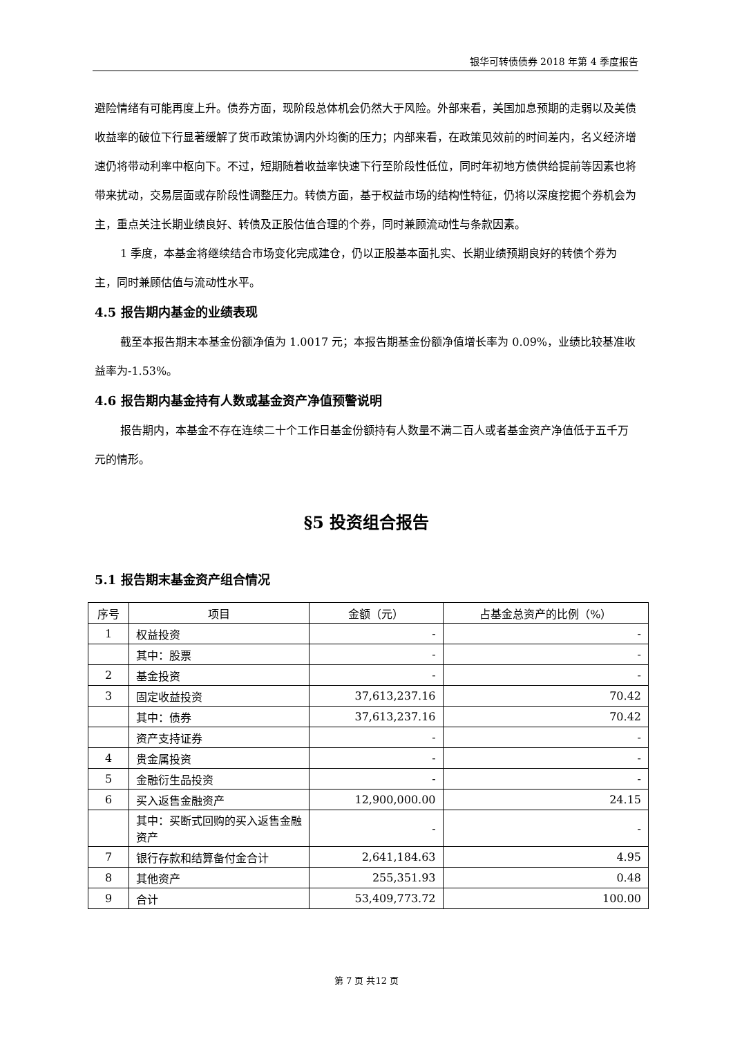银华可转债债券 2018 年第 4 季度报告
避险情绪有可能再度上升。债券方面，现阶段总体机会仍然大于风险。外部来看，美国加息预期的走弱以及美债收益率的破位下行显著缓解了货币政策协调内外均衡的压力；内部来看，在政策见效前的时间差内，名义经济增速仍将带动利率中枢向下。不过，短期随着收益率快速下行至阶段性低位，同时年初地方债供给提前等因素也将带来扰动，交易层面或存阶段性调整压力。转债方面，基于权益市场的结构性特征，仍将以深度挖掘个券机会为主，重点关注长期业绩良好、转债及正股估值合理的个券，同时兼顾流动性与条款因素。
1 季度，本基金将继续结合市场变化完成建仓，仍以正股基本面扎实、长期业绩预期良好的转债个券为主，同时兼顾估值与流动性水平。
4.5 报告期内基金的业绩表现
截至本报告期末本基金份额净值为 1.0017 元；本报告期基金份额净值增长率为 0.09%，业绩比较基准收益率为-1.53%。
4.6 报告期内基金持有人数或基金资产净值预警说明
报告期内，本基金不存在连续二十个工作日基金份额持有人数量不满二百人或者基金资产净值低于五千万元的情形。
§5 投资组合报告
5.1 报告期末基金资产组合情况
| 序号 | 项目 | 金额（元） | 占基金总资产的比例（%） |
| --- | --- | --- | --- |
| 1 | 权益投资 | - | - |
| | 其中：股票 | - | - |
| 2 | 基金投资 | - | - |
| 3 | 固定收益投资 | 37,613,237.16 | 70.42 |
| | 其中：债券 | 37,613,237.16 | 70.42 |
| | 资产支持证券 | - | - |
| 4 | 贵金属投资 | - | - |
| 5 | 金融衍生品投资 | - | - |
| 6 | 买入返售金融资产 | 12,900,000.00 | 24.15 |
| | 其中：买断式回购的买入返售金融资产 | - | - |
| 7 | 银行存款和结算备付金合计 | 2,641,184.63 | 4.95 |
| 8 | 其他资产 | 255,351.93 | 0.48 |
| 9 | 合计 | 53,409,773.72 | 100.00 |
第 7 页 共12 页